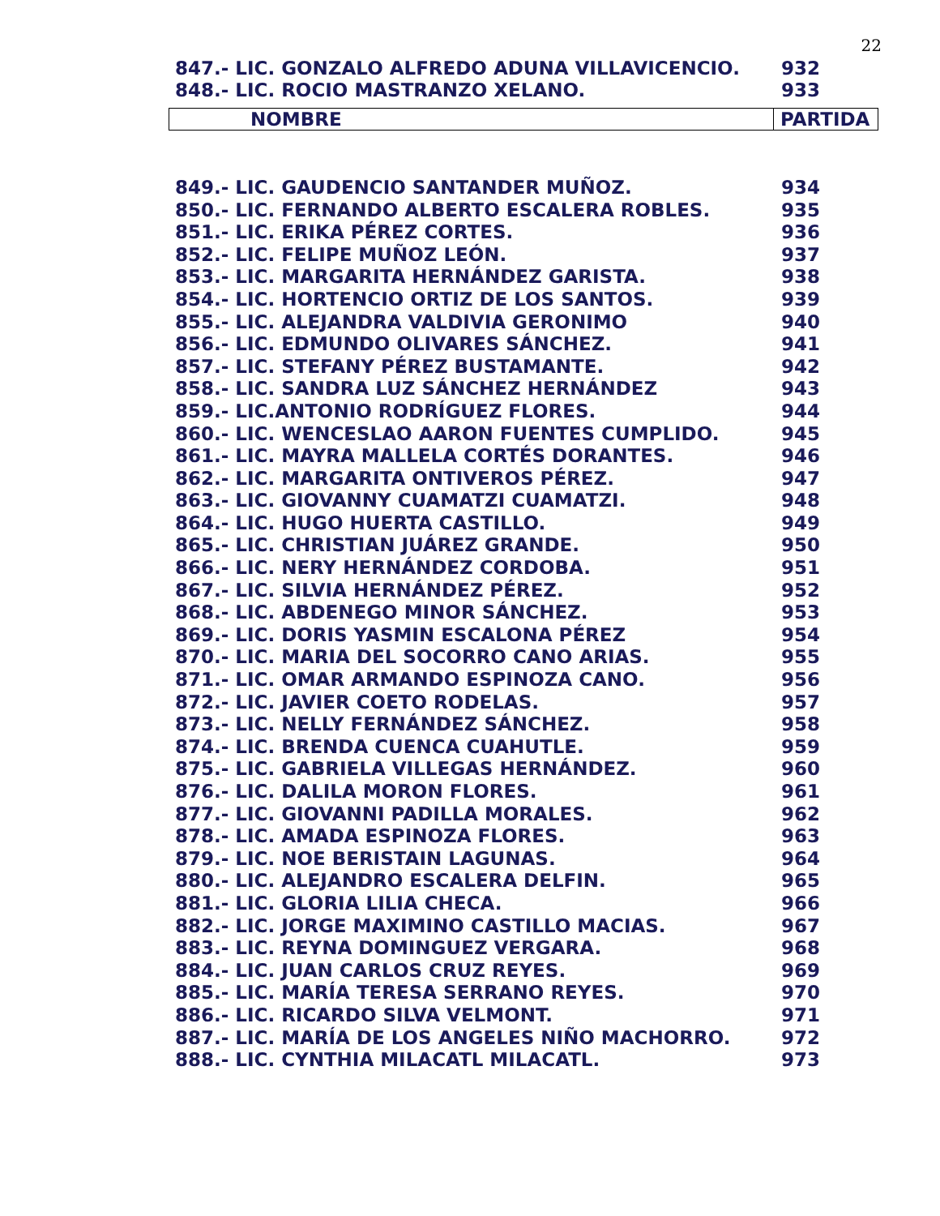22
| 847.- LIC. GONZALO ALFREDO ADUNA VILLAVICENCIO. | 932 |
| 848.- LIC. ROCIO MASTRANZO XELANO. | 933 |
| NOMBRE | PARTIDA |
| --- | --- |
| 849.- LIC. GAUDENCIO SANTANDER MUÑOZ. | 934 |
| 850.- LIC. FERNANDO ALBERTO ESCALERA ROBLES. | 935 |
| 851.- LIC. ERIKA PÉREZ CORTES. | 936 |
| 852.- LIC. FELIPE MUÑOZ LEÓN. | 937 |
| 853.- LIC. MARGARITA HERNÁNDEZ GARISTA. | 938 |
| 854.- LIC. HORTENCIO ORTIZ DE LOS SANTOS. | 939 |
| 855.- LIC. ALEJANDRA VALDIVIA GERONIMO | 940 |
| 856.- LIC. EDMUNDO OLIVARES SÁNCHEZ. | 941 |
| 857.- LIC. STEFANY PÉREZ BUSTAMANTE. | 942 |
| 858.- LIC. SANDRA LUZ SÁNCHEZ HERNÁNDEZ | 943 |
| 859.- LIC.ANTONIO RODRÍGUEZ FLORES. | 944 |
| 860.- LIC. WENCESLAO AARON FUENTES CUMPLIDO. | 945 |
| 861.- LIC. MAYRA MALLELA CORTÉS DORANTES. | 946 |
| 862.- LIC. MARGARITA ONTIVEROS PÉREZ. | 947 |
| 863.- LIC. GIOVANNY CUAMATZI CUAMATZI. | 948 |
| 864.- LIC. HUGO HUERTA CASTILLO. | 949 |
| 865.- LIC. CHRISTIAN JUÁREZ GRANDE. | 950 |
| 866.- LIC. NERY HERNÁNDEZ CORDOBA. | 951 |
| 867.- LIC. SILVIA HERNÁNDEZ PÉREZ. | 952 |
| 868.- LIC. ABDENEGO MINOR SÁNCHEZ. | 953 |
| 869.- LIC. DORIS YASMIN ESCALONA PÉREZ | 954 |
| 870.- LIC. MARIA DEL SOCORRO CANO ARIAS. | 955 |
| 871.- LIC. OMAR ARMANDO ESPINOZA CANO. | 956 |
| 872.- LIC. JAVIER COETO RODELAS. | 957 |
| 873.- LIC. NELLY FERNÁNDEZ SÁNCHEZ. | 958 |
| 874.- LIC. BRENDA CUENCA CUAHUTLE. | 959 |
| 875.- LIC. GABRIELA VILLEGAS HERNÁNDEZ. | 960 |
| 876.- LIC. DALILA MORON FLORES. | 961 |
| 877.- LIC. GIOVANNI PADILLA MORALES. | 962 |
| 878.- LIC. AMADA ESPINOZA FLORES. | 963 |
| 879.- LIC. NOE BERISTAIN LAGUNAS. | 964 |
| 880.- LIC. ALEJANDRO ESCALERA DELFIN. | 965 |
| 881.- LIC. GLORIA LILIA CHECA. | 966 |
| 882.- LIC. JORGE MAXIMINO CASTILLO MACIAS. | 967 |
| 883.- LIC. REYNA DOMINGUEZ VERGARA. | 968 |
| 884.- LIC. JUAN CARLOS CRUZ REYES. | 969 |
| 885.- LIC. MARÍA TERESA SERRANO REYES. | 970 |
| 886.- LIC. RICARDO SILVA VELMONT. | 971 |
| 887.- LIC. MARÍA DE LOS ANGELES NIÑO MACHORRO. | 972 |
| 888.- LIC. CYNTHIA MILACATL MILACATL. | 973 |